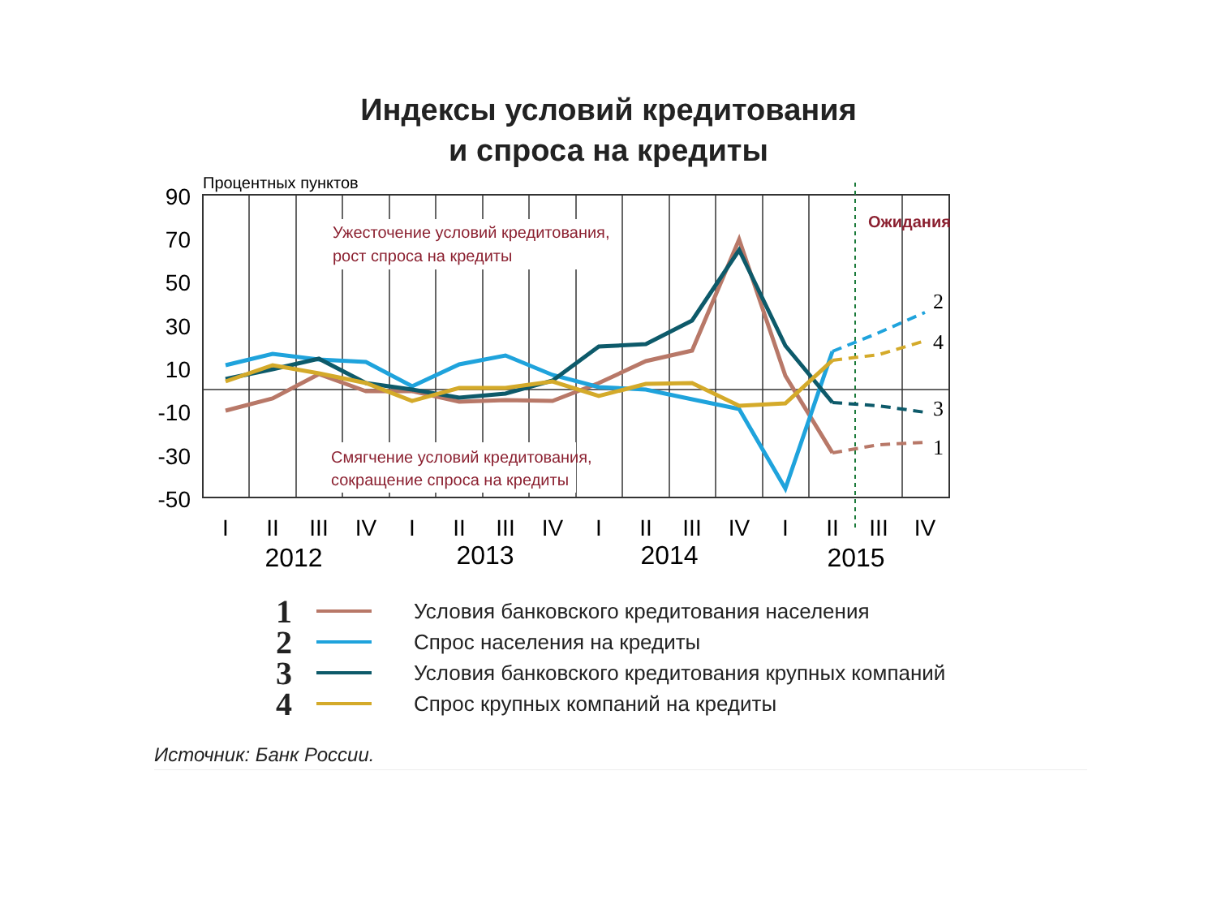Индексы условий кредитования
и спроса на кредиты
Процентных пунктов
90
70
50
30
10
-10
-30
-50
Ужесточение условий кредитования,
рост спроса на кредиты
Смягчение условий кредитования,
сокращение спроса на кредиты
Ожидания
2
4
3
1
I
II
III
IV
I
II
III
IV
I
II
III
IV
I
II
III
IV
2012
2013
2014
2015
1 Условия банковского кредитования населения
2 Спрос населения на кредиты
3 Условия банковского кредитования крупных компаний
4 Спрос крупных компаний на кредиты
Источник: Банк России.